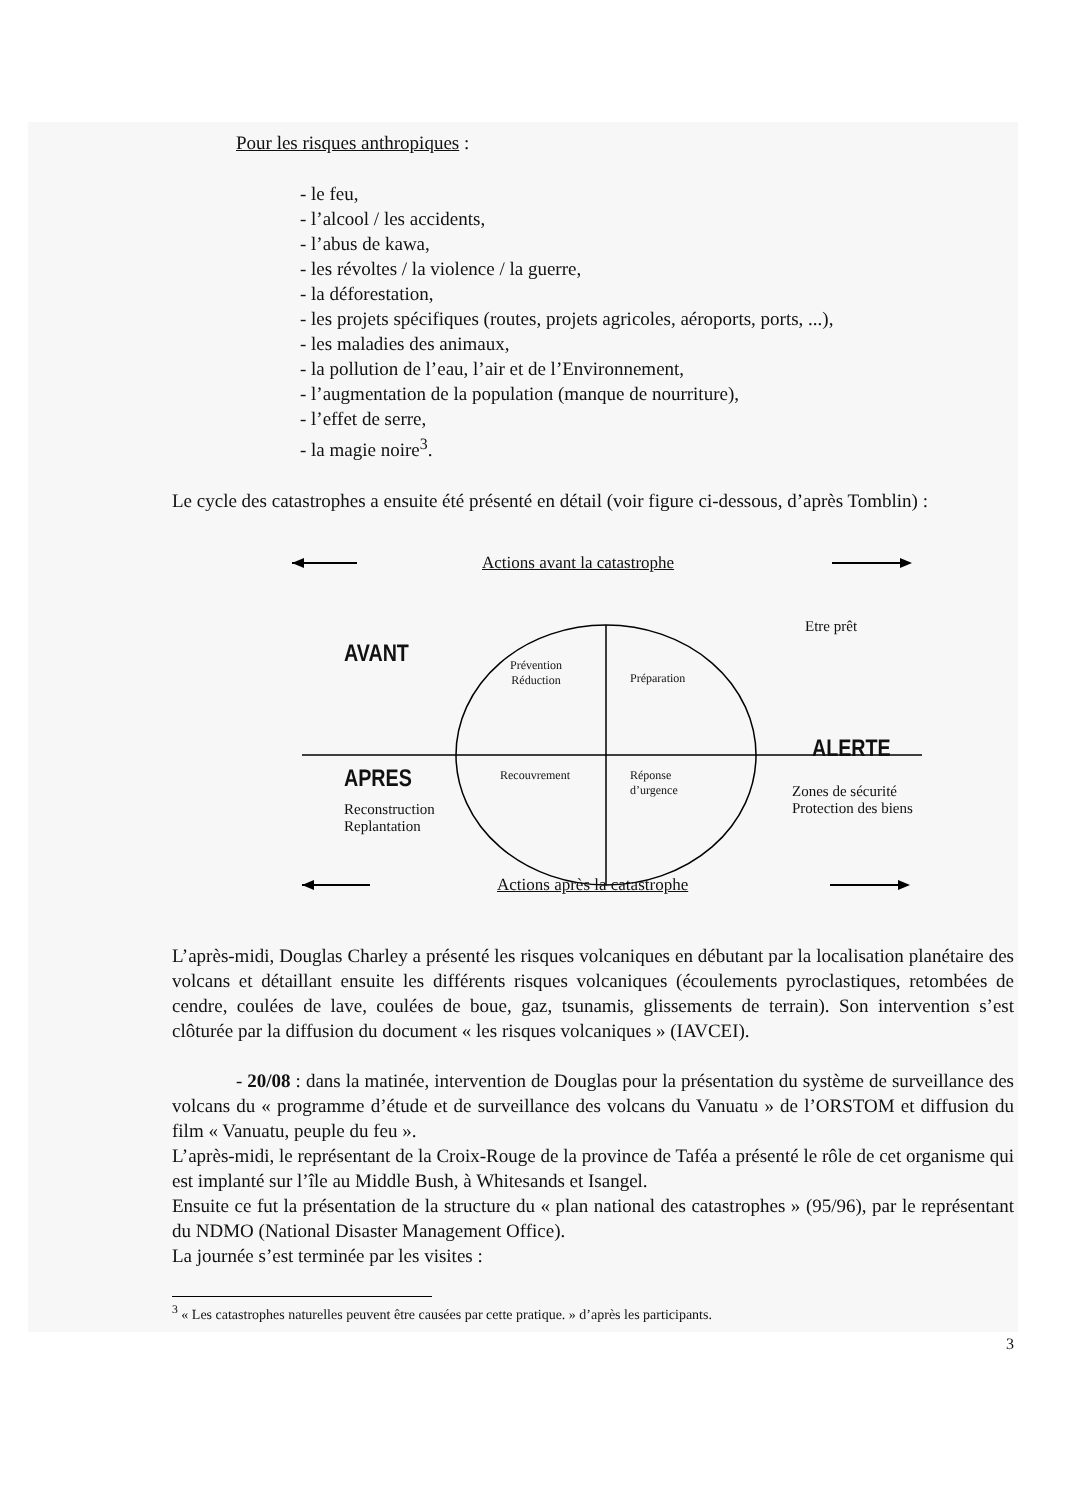Pour les risques anthropiques :
- le feu,
- l’alcool / les accidents,
- l’abus de kawa,
- les révoltes / la violence / la guerre,
- la déforestation,
- les projets spécifiques (routes, projets agricoles, aéroports, ports, ...),
- les maladies des animaux,
- la pollution de l’eau, l’air et de l’Environnement,
- l’augmentation de la population (manque de nourriture),
- l’effet de serre,
- la magie noire<sup>3</sup>.
Le cycle des catastrophes a ensuite été présenté en détail (voir figure ci-dessous, d’après Tomblin) :
Actions avant la catastrophe
Etre prêt
AVANT
Prévention
Réduction
Préparation
ALERTE
Recouvrement
Réponse
d’urgence
APRES
Reconstruction
Replantation
Zones de sécurité
Protection des biens
Actions après la catastrophe
L’après-midi, Douglas Charley a présenté les risques volcaniques en débutant par la localisation planétaire des volcans et détaillant ensuite les différents risques volcaniques (écoulements pyroclastiques, retombées de cendre, coulées de lave, coulées de boue, gaz, tsunamis, glissements de terrain). Son intervention s’est clôturée par la diffusion du document « les risques volcaniques » (IAVCEI).
- 20/08 : dans la matinée, intervention de Douglas pour la présentation du système de surveillance des volcans du « programme d’étude et de surveillance des volcans du Vanuatu » de l’ORSTOM et diffusion du film « Vanuatu, peuple du feu ».
L’après-midi, le représentant de la Croix-Rouge de la province de Taféa a présenté le rôle de cet organisme qui est implanté sur l’île au Middle Bush, à Whitesands et Isangel.
Ensuite ce fut la présentation de la structure du « plan national des catastrophes » (95/96), par le représentant du NDMO (National Disaster Management Office).
La journée s’est terminée par les visites :
<sup>3</sup> « Les catastrophes naturelles peuvent être causées par cette pratique. » d’après les participants.
3